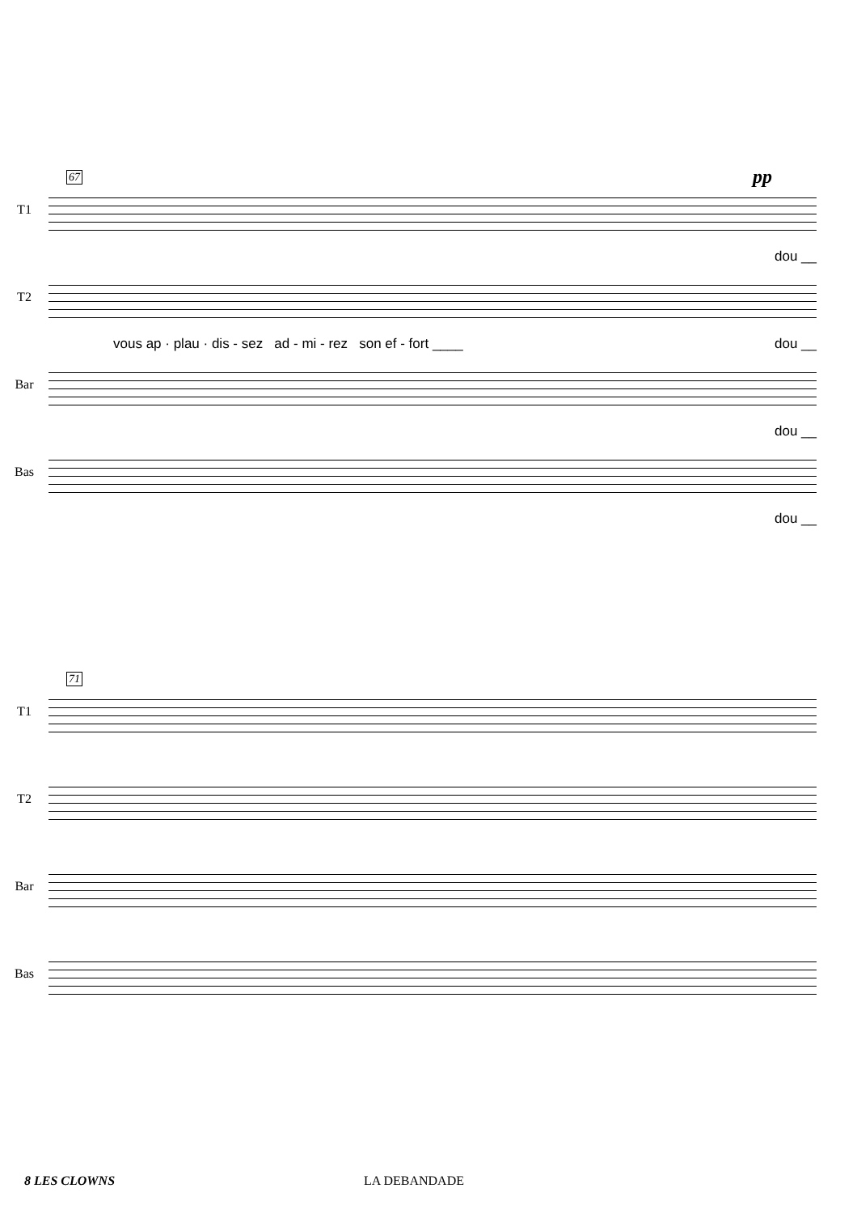67
T1
dou __
pp
T2
vous ap · plau · dis - sez ad - mi - rez son ef - fort ____ dou __
Bar
dou __
Bas
dou __
71
T1
T2
Bar
Bas
8 LES CLOWNS LA DEBANDADE